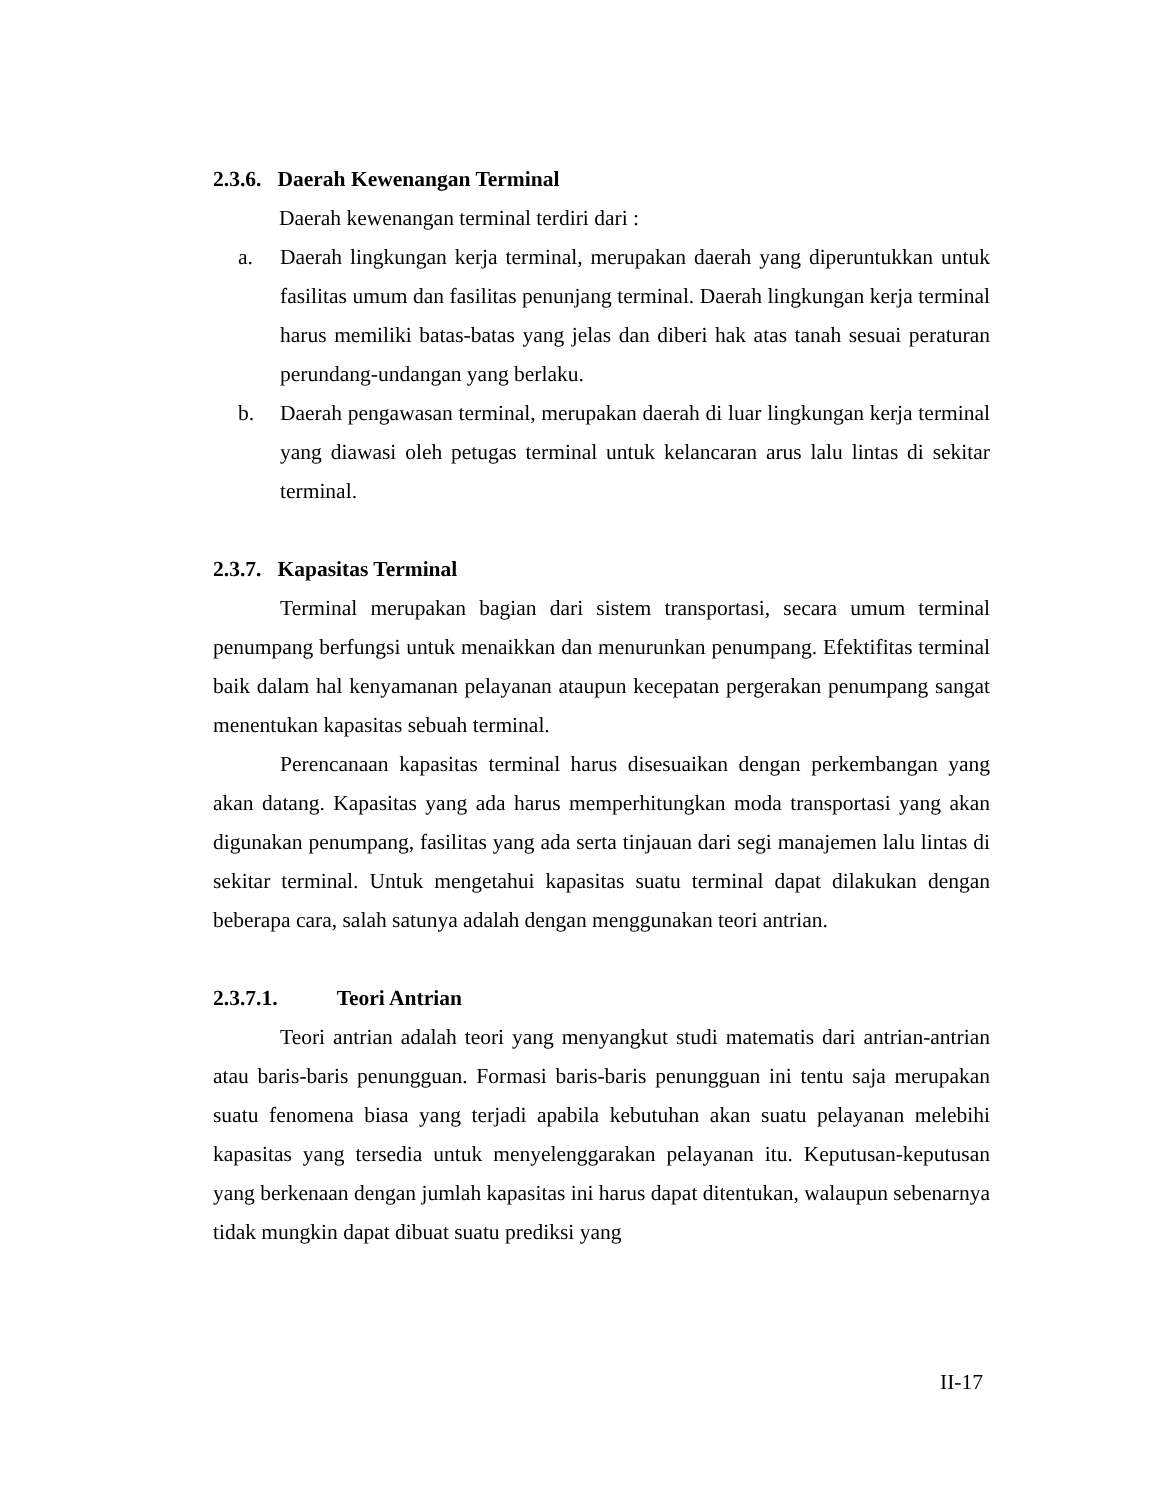2.3.6. Daerah Kewenangan Terminal
Daerah kewenangan terminal terdiri dari :
a. Daerah lingkungan kerja terminal, merupakan daerah yang diperuntukkan untuk fasilitas umum dan fasilitas penunjang terminal. Daerah lingkungan kerja terminal harus memiliki batas-batas yang jelas dan diberi hak atas tanah sesuai peraturan perundang-undangan yang berlaku.
b. Daerah pengawasan terminal, merupakan daerah di luar lingkungan kerja terminal yang diawasi oleh petugas terminal untuk kelancaran arus lalu lintas di sekitar terminal.
2.3.7. Kapasitas Terminal
Terminal merupakan bagian dari sistem transportasi, secara umum terminal penumpang berfungsi untuk menaikkan dan menurunkan penumpang. Efektifitas terminal baik dalam hal kenyamanan pelayanan ataupun kecepatan pergerakan penumpang sangat menentukan kapasitas sebuah terminal.
Perencanaan kapasitas terminal harus disesuaikan dengan perkembangan yang akan datang. Kapasitas yang ada harus memperhitungkan moda transportasi yang akan digunakan penumpang, fasilitas yang ada serta tinjauan dari segi manajemen lalu lintas di sekitar terminal. Untuk mengetahui kapasitas suatu terminal dapat dilakukan dengan beberapa cara, salah satunya adalah dengan menggunakan teori antrian.
2.3.7.1. Teori Antrian
Teori antrian adalah teori yang menyangkut studi matematis dari antrian-antrian atau baris-baris penungguan. Formasi baris-baris penungguan ini tentu saja merupakan suatu fenomena biasa yang terjadi apabila kebutuhan akan suatu pelayanan melebihi kapasitas yang tersedia untuk menyelenggarakan pelayanan itu. Keputusan-keputusan yang berkenaan dengan jumlah kapasitas ini harus dapat ditentukan, walaupun sebenarnya tidak mungkin dapat dibuat suatu prediksi yang
II-17